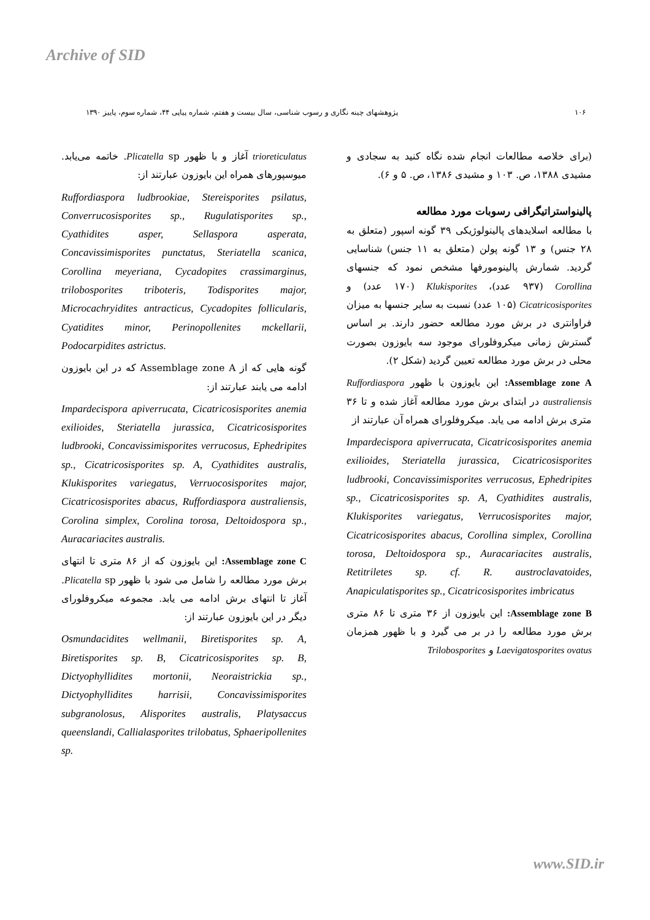Archive of SID
۱۰۶ پژوهشهای چینه نگاری و رسوب شناسی، سال بیست و هفتم، شماره پیاپی ۴۴، شماره سوم، پاییز ۱۳۹۰
(برای خلاصه مطالعات انجام شده نگاه کنید به سجادی و مشیدی ۱۳۸۸، ص. ۱۰۳ و مشیدی ۱۳۸۶، ص. ۵ و ۶).
پالینواستراتیگرافی رسوبات مورد مطالعه
با مطالعه اسلایدهای پالینولوژیکی ۳۹ گونه اسپور (متعلق به ۲۸ جنس) و ۱۳ گونه پولن (متعلق به ۱۱ جنس) شناسایی گردید. شمارش پالینومورفها مشخص نمود که جنسهای Corollina (۹۳۷ عدد)، Klukisporites (۱۷۰ عدد) و Cicatricosisporites (۱۰۵ عدد) نسبت به سایر جنسها به میزان فراوانتری در برش مورد مطالعه حضور دارند. بر اساس گسترش زمانی میکروفلورای موجود سه بایوزون بصورت محلی در برش مورد مطالعه تعیین گردید (شکل ۲).
Assemblage zone A: این بایوزون با ظهور Ruffordiaspora australiensis در ابتدای برش مورد مطالعه آغاز شده و تا ۳۶ متری برش ادامه می یابد. میکروفلورای همراه آن عبارتند از
Impardecispora apiverrucata, Cicatricosisporites anemia exilioides, Steriatella jurassica, Cicatricosisporites ludbrooki, Concavissimisporites verrucosus, Ephedripites sp., Cicatricosisporites sp. A, Cyathidites australis, Klukisporites variegatus, Verrucosisporites major, Cicatricosisporites abacus, Corollina simplex, Corollina torosa, Deltoidospora sp., Auracariacites australis, Retitriletes sp. cf. R. austroclavatoides, Anapiculatisporites sp., Cicatricosisporites imbricatus
Assemblage zone B: این بایوزون از ۳۶ متری تا ۸۶ متری برش مورد مطالعه را در بر می گیرد و با ظهور همزمان Laevigatosporites ovatus و Trilobosporites
trioreticulatus آغاز و با ظهور Plicatella sp. خاتمه می‌یابد. میوسپورهای همراه این بایوزون عبارتند از:
Ruffordiaspora ludbrookiae, Stereisporites psilatus, Converrucosisporites sp., Rugulatisporites sp., Cyathidites asper, Sellaspora asperata, Concavissimisporites punctatus, Steriatella scanica, Corollina meyeriana, Cycadopites crassimarginus, trilobosporites triboteris, Todisporites major, Microcachryidites antracticus, Cycadopites follicularis, Cyatidites minor, Perinopollenites mckellarii, Podocarpidites astrictus.
گونه هایی که از Assemblage zone A که در این بایوزون ادامه می یابند عبارتند از:
Impardecispora apiverrucata, Cicatricosisporites anemia exilioides, Steriatella jurassica, Cicatricosisporites ludbrooki, Concavissimisporites verrucosus, Ephedripites sp., Cicatricosisporites sp. A, Cyathidites australis, Klukisporites variegatus, Verruocosisporites major, Cicatricosisporites abacus, Ruffordiaspora australiensis, Corolina simplex, Corolina torosa, Deltoidospora sp., Auracariacites australis.
Assemblage zone C: این بایوزون که از ۸۶ متری تا انتهای برش مورد مطالعه را شامل می شود با ظهور Plicatella sp. آغاز تا انتهای برش ادامه می یابد. مجموعه میکروفلورای دیگر در این بایوزون عبارتند از:
Osmundacidites wellmanii, Biretisporites sp. A, Biretisporites sp. B, Cicatricosisporites sp. B, Dictyophyllidites mortonii, Neoraistrickia sp., Dictyophyllidites harrisii, Concavissimisporites subgranolosus, Alisporites australis, Platysaccus queenslandi, Callialasporites trilobatus, Sphaeripollenites sp.
www.SID.ir